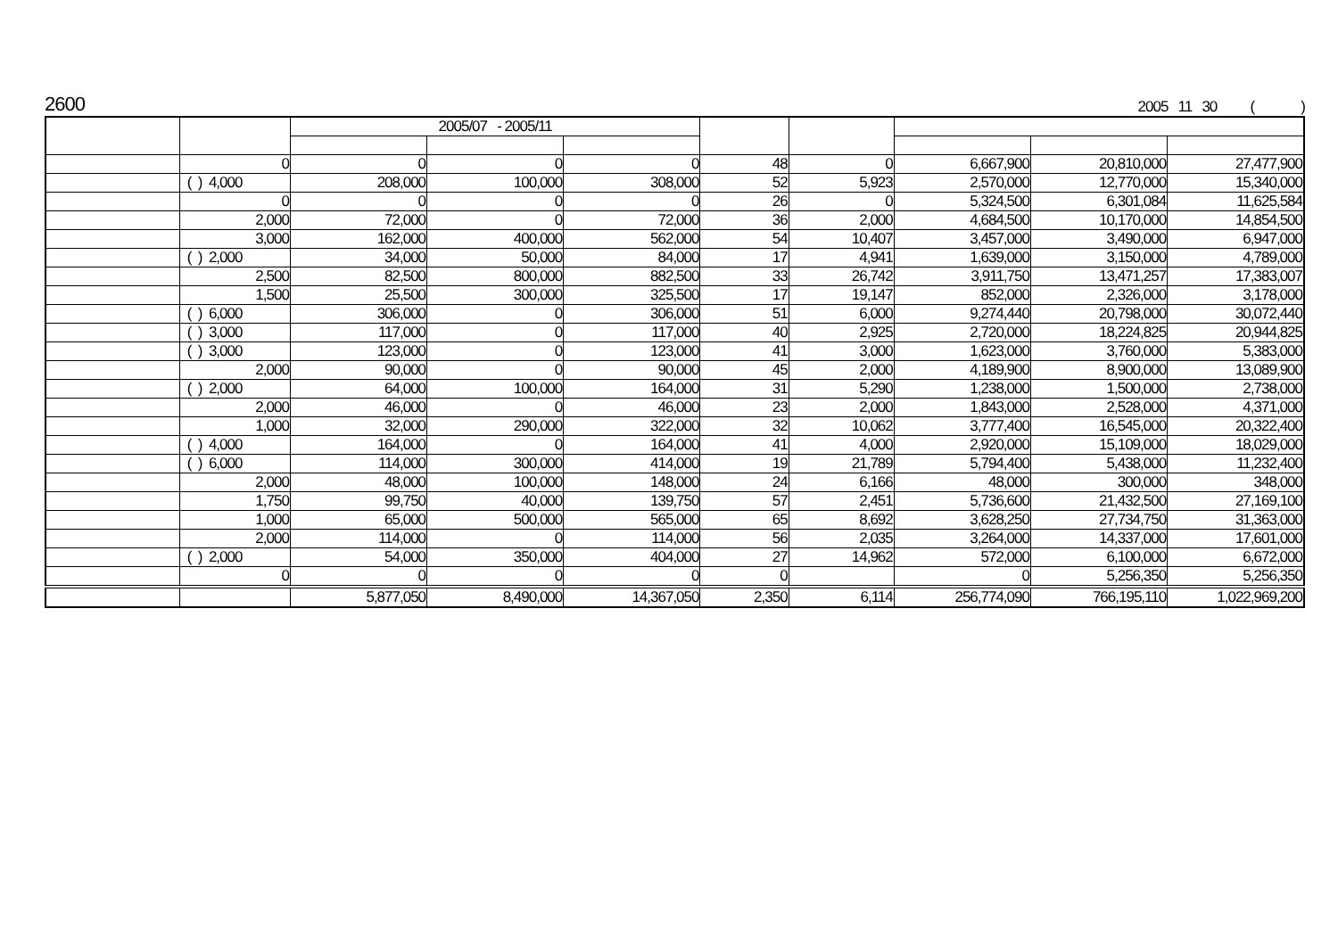2600 2005 11 30 ( )
| | | 2005/07 - 2005/11 | | | | | | | |
| --- | --- | --- | --- | --- | --- | --- | --- | --- | --- |
| | 0 | 0 | 0 | 0 | 48 | 0 | 6,667,900 | 20,810,000 | 27,477,900 |
| | ( ) 4,000 | 208,000 | 100,000 | 308,000 | 52 | 5,923 | 2,570,000 | 12,770,000 | 15,340,000 |
| | 0 | 0 | 0 | 0 | 26 | 0 | 5,324,500 | 6,301,084 | 11,625,584 |
| | 2,000 | 72,000 | 0 | 72,000 | 36 | 2,000 | 4,684,500 | 10,170,000 | 14,854,500 |
| | 3,000 | 162,000 | 400,000 | 562,000 | 54 | 10,407 | 3,457,000 | 3,490,000 | 6,947,000 |
| | ( ) 2,000 | 34,000 | 50,000 | 84,000 | 17 | 4,941 | 1,639,000 | 3,150,000 | 4,789,000 |
| | 2,500 | 82,500 | 800,000 | 882,500 | 33 | 26,742 | 3,911,750 | 13,471,257 | 17,383,007 |
| | 1,500 | 25,500 | 300,000 | 325,500 | 17 | 19,147 | 852,000 | 2,326,000 | 3,178,000 |
| | ( ) 6,000 | 306,000 | 0 | 306,000 | 51 | 6,000 | 9,274,440 | 20,798,000 | 30,072,440 |
| | ( ) 3,000 | 117,000 | 0 | 117,000 | 40 | 2,925 | 2,720,000 | 18,224,825 | 20,944,825 |
| | ( ) 3,000 | 123,000 | 0 | 123,000 | 41 | 3,000 | 1,623,000 | 3,760,000 | 5,383,000 |
| | 2,000 | 90,000 | 0 | 90,000 | 45 | 2,000 | 4,189,900 | 8,900,000 | 13,089,900 |
| | ( ) 2,000 | 64,000 | 100,000 | 164,000 | 31 | 5,290 | 1,238,000 | 1,500,000 | 2,738,000 |
| | 2,000 | 46,000 | 0 | 46,000 | 23 | 2,000 | 1,843,000 | 2,528,000 | 4,371,000 |
| | 1,000 | 32,000 | 290,000 | 322,000 | 32 | 10,062 | 3,777,400 | 16,545,000 | 20,322,400 |
| | ( ) 4,000 | 164,000 | 0 | 164,000 | 41 | 4,000 | 2,920,000 | 15,109,000 | 18,029,000 |
| | ( ) 6,000 | 114,000 | 300,000 | 414,000 | 19 | 21,789 | 5,794,400 | 5,438,000 | 11,232,400 |
| | 2,000 | 48,000 | 100,000 | 148,000 | 24 | 6,166 | 48,000 | 300,000 | 348,000 |
| | 1,750 | 99,750 | 40,000 | 139,750 | 57 | 2,451 | 5,736,600 | 21,432,500 | 27,169,100 |
| | 1,000 | 65,000 | 500,000 | 565,000 | 65 | 8,692 | 3,628,250 | 27,734,750 | 31,363,000 |
| | 2,000 | 114,000 | 0 | 114,000 | 56 | 2,035 | 3,264,000 | 14,337,000 | 17,601,000 |
| | ( ) 2,000 | 54,000 | 350,000 | 404,000 | 27 | 14,962 | 572,000 | 6,100,000 | 6,672,000 |
| | 0 | 0 | 0 | 0 | 0 | | 0 | 5,256,350 | 5,256,350 |
| | | 5,877,050 | 8,490,000 | 14,367,050 | 2,350 | 6,114 | 256,774,090 | 766,195,110 | 1,022,969,200 |